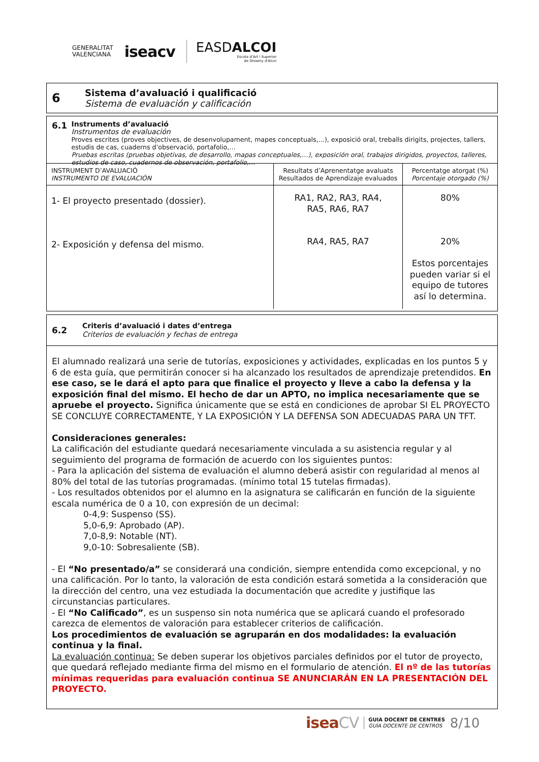GENERALITAT
VALENCIANA
iseacv
EASDALCOI
Escola d'Art i Superior
de Disseny d'Alcoi
6
Sistema d’avaluació i qualificació
Sistema de evaluación y calificación
6.1
Instruments d’avaluació
Instrumentos de evaluación
Proves escrites (proves objectives, de desenvolupament, mapes conceptuals,…), exposició oral, treballs dirigits, projectes, tallers, estudis de cas, cuaderns d’observació, portafolio,…
Pruebas escritas (pruebas objetivas, de desarrollo, mapas conceptuales,…), exposición oral, trabajos dirigidos, proyectos, talleres, estudios de caso, cuadernos de observación, portafolio,…
| INSTRUMENT D’AVALUACIÓ INSTRUMENTO DE EVALUACIÓN | Resultats d’Aprenentatge avaluats Resultados de Aprendizaje evaluados | Percentatge atorgat (%) Porcentaje otorgado (%) |
| 1- El proyecto presentado (dossier). 2- Exposición y defensa del mismo. | RA1, RA2, RA3, RA4, RA5, RA6, RA7 RA4, RA5, RA7 | 80% 20% Estos porcentajes pueden variar si el equipo de tutores así lo determina. |
6.2
Criteris d’avaluació i dates d’entrega
Criterios de evaluación y fechas de entrega
El alumnado realizará una serie de tutorías, exposiciones y actividades, explicadas en los puntos 5 y 6 de esta guía, que permitirán conocer si ha alcanzado los resultados de aprendizaje pretendidos. En ese caso, se le dará el apto para que finalice el proyecto y lleve a cabo la defensa y la exposición final del mismo. El hecho de dar un APTO, no implica necesariamente que se apruebe el proyecto. Significa únicamente que se está en condiciones de aprobar SI EL PROYECTO SE CONCLUYE CORRECTAMENTE, Y LA EXPOSICIÓN Y LA DEFENSA SON ADECUADAS PARA UN TFT.
Consideraciones generales:
La calificación del estudiante quedará necesariamente vinculada a su asistencia regular y al seguimiento del programa de formación de acuerdo con los siguientes puntos:
- Para la aplicación del sistema de evaluación el alumno deberá asistir con regularidad al menos al 80% del total de las tutorías programadas. (mínimo total 15 tutelas firmadas).
- Los resultados obtenidos por el alumno en la asignatura se calificarán en función de la siguiente escala numérica de 0 a 10, con expresión de un decimal:
0-4,9: Suspenso (SS).
5,0-6,9: Aprobado (AP).
7,0-8,9: Notable (NT).
9,0-10: Sobresaliente (SB).
- El “No presentado/a” se considerará una condición, siempre entendida como excepcional, y no una calificación. Por lo tanto, la valoración de esta condición estará sometida a la consideración que la dirección del centro, una vez estudiada la documentación que acredite y justifique las circunstancias particulares.
- El “No Calificado”, es un suspenso sin nota numérica que se aplicará cuando el profesorado carezca de elementos de valoración para establecer criterios de calificación.
Los procedimientos de evaluación se agruparán en dos modalidades: la evaluación continua y la final.
La evaluación continua: Se deben superar los objetivos parciales definidos por el tutor de proyecto, que quedará reflejado mediante firma del mismo en el formulario de atención. El nº de las tutorías mínimas requeridas para evaluación continua SE ANUNCIARÁN EN LA PRESENTACIÓN DEL PROYECTO.
iseaCV GUIA DOCENT DE CENTRES
GUÍA DOCENTE DE CENTROS 8/10